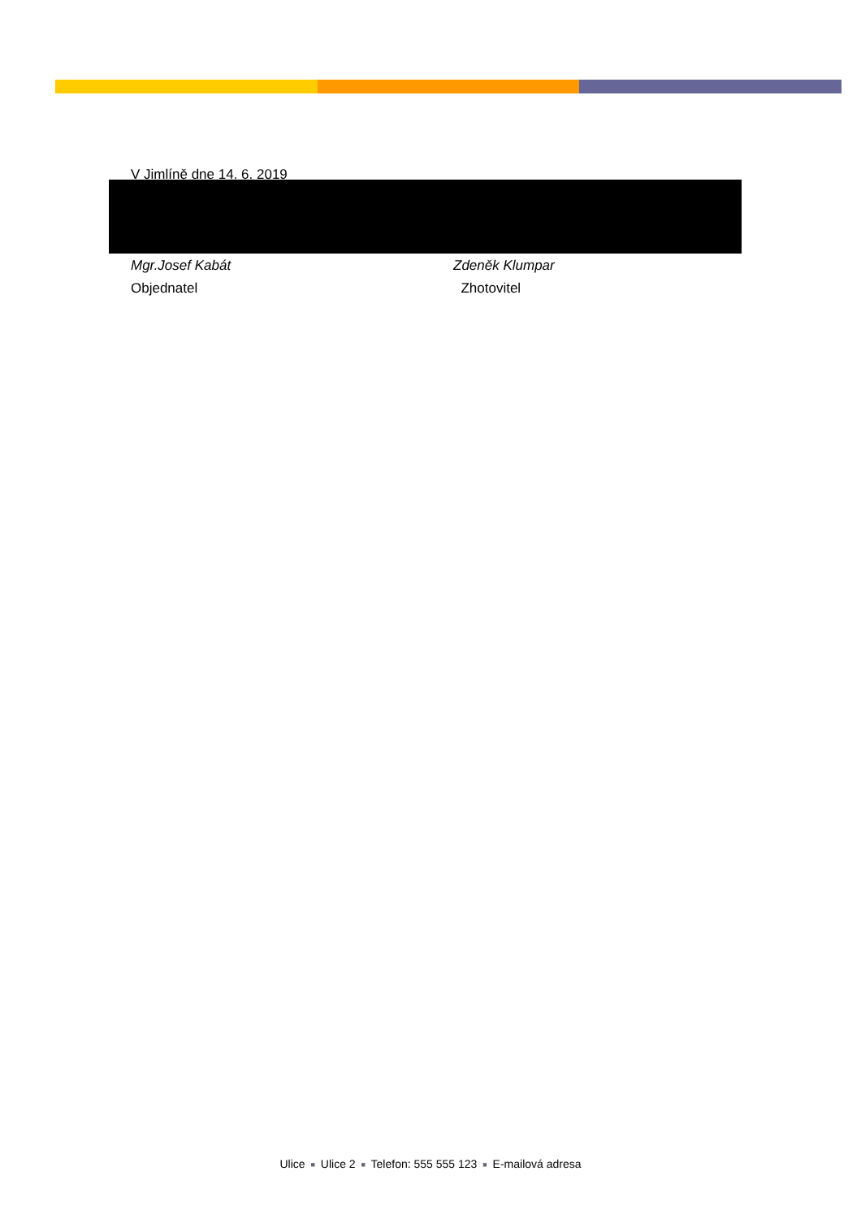V Jimlíně dne 14. 6. 2019
Mgr.Josef Kabát Zdeněk Klumpar
Objednatel Zhotovitel
Ulice ■ Ulice 2 ■ Telefon: 555 555 123 ■ E-mailová adresa